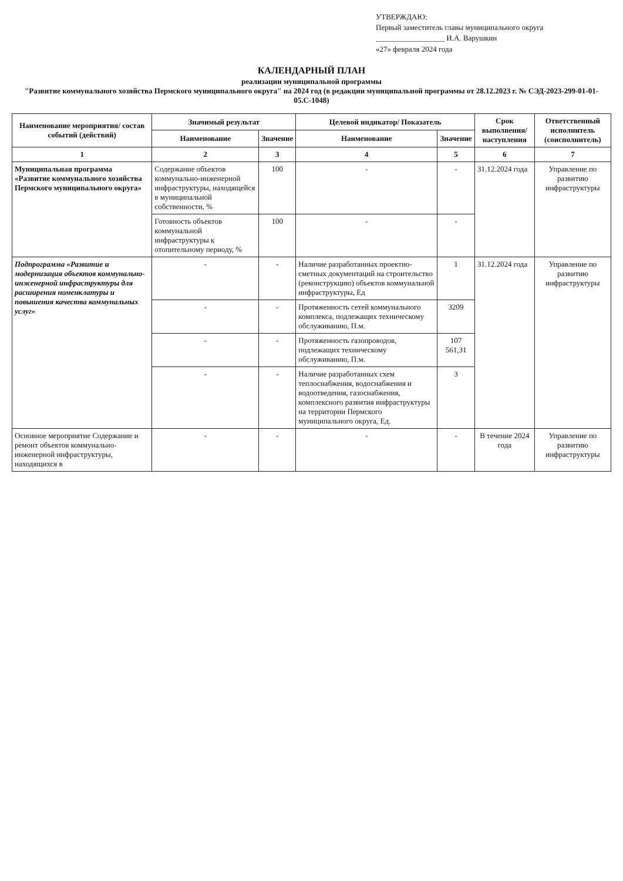УТВЕРЖДАЮ:
Первый заместитель главы муниципального округа
__________________ И.А. Варушкин
«27» февраля 2024 года
КАЛЕНДАРНЫЙ ПЛАН
реализации муниципальной программы
"Развитие коммунального хозяйства Пермского муниципального округа" на 2024 год (в редакции муниципальной программы от 28.12.2023 г. № СЭД-2023-299-01-01-05.С-1048)
| Наименование мероприятия/ состав событий (действий) | Значимый результат | | Целевой индикатор/ Показатель | | Срок выполнения/ наступления | Ответственный исполнитель (соисполнитель) |
| --- | --- | --- | --- | --- | --- | --- |
| | Наименование | Значение | Наименование | Значение | | |
| 1 | 2 | 3 | 4 | 5 | 6 | 7 |
| Муниципальная программа «Развитие коммунального хозяйства Пермского муниципального округа» | Содержание объектов коммунально-инженерной инфраструктуры, находящейся в муниципальной собственности, % | 100 | - | - | 31.12.2024 года | Управление по развитию инфраструктуры |
| | Готовность объектов коммунальной инфраструктуры к отопительному периоду, % | 100 | - | - | | |
| Подпрограмма «Развитие и модернизация объектов коммунально-инженерной инфраструктуры для расширения номенклатуры и повышения качества коммунальных услуг» | - | - | Наличие разработанных проектно-сметных документаций на строительство (реконструкцию) объектов коммунальной инфраструктуры, Ед | 1 | 31.12.2024 года | Управление по развитию инфраструктуры |
| | - | - | Протяженность сетей коммунального комплекса, подлежащих техническому обслуживанию, П.м. | 3209 | | |
| | - | - | Протяженность газопроводов, подлежащих техническому обслуживанию, П.м. | 107 561,31 | | |
| | - | - | Наличие разработанных схем теплоснабжения, водоснабжения и водоотведения, газоснабжения, комплексного развития инфраструктуры на территории Пермского муниципального округа, Ед. | 3 | | |
| Основное мероприятие Содержание и ремонт объектов коммунально-инженерной инфраструктуры, находящихся в | - | - | - | - | В течение 2024 года | Управление по развитию инфраструктуры |